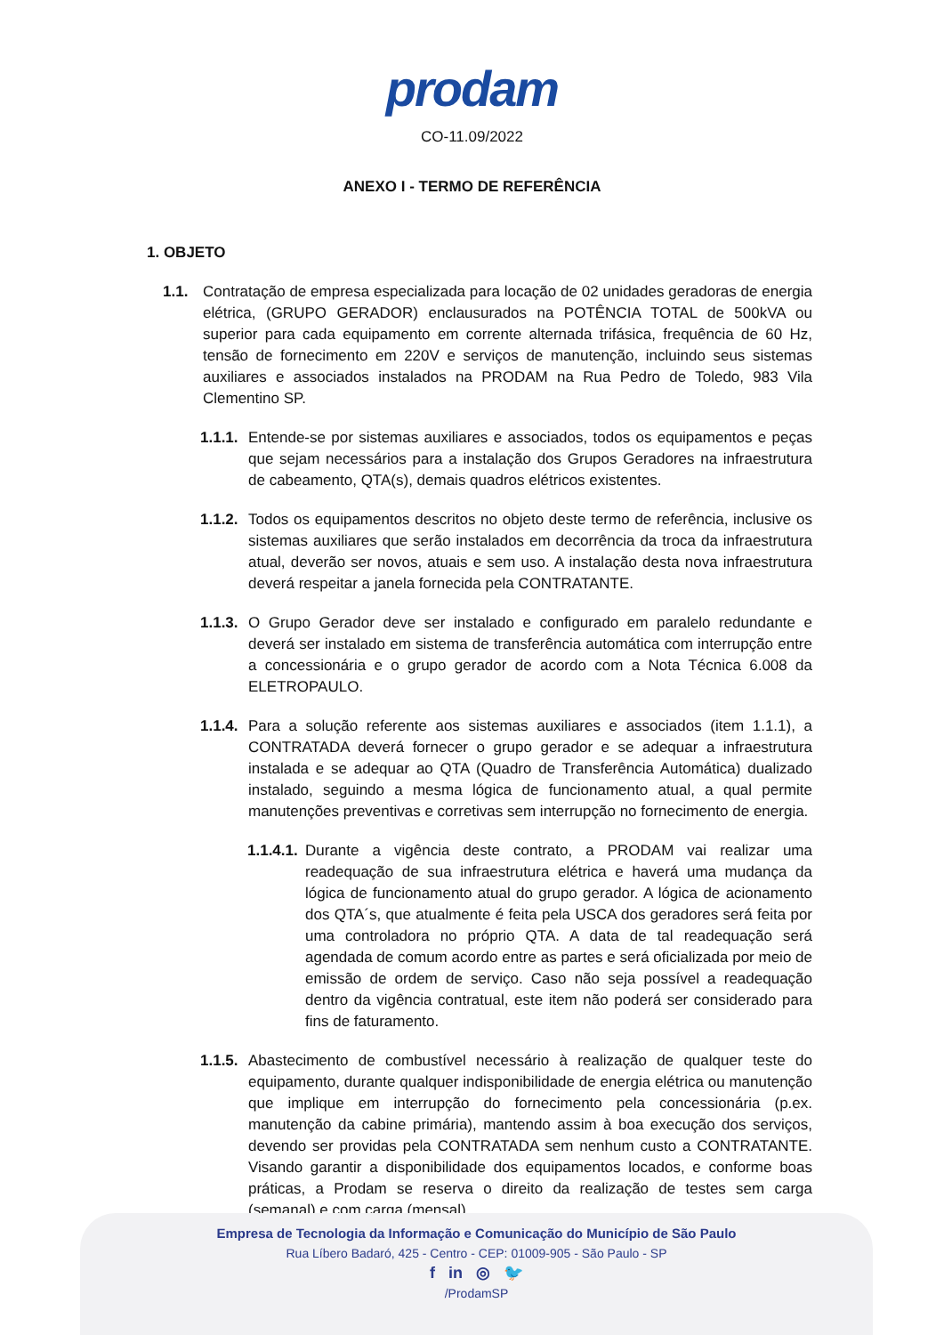prodam
CO-11.09/2022
ANEXO I - TERMO DE REFERÊNCIA
1. OBJETO
1.1. Contratação de empresa especializada para locação de 02 unidades geradoras de energia elétrica, (GRUPO GERADOR) enclausurados na POTÊNCIA TOTAL de 500kVA ou superior para cada equipamento em corrente alternada trifásica, frequência de 60 Hz, tensão de fornecimento em 220V e serviços de manutenção, incluindo seus sistemas auxiliares e associados instalados na PRODAM na Rua Pedro de Toledo, 983 Vila Clementino SP.
1.1.1. Entende-se por sistemas auxiliares e associados, todos os equipamentos e peças que sejam necessários para a instalação dos Grupos Geradores na infraestrutura de cabeamento, QTA(s), demais quadros elétricos existentes.
1.1.2. Todos os equipamentos descritos no objeto deste termo de referência, inclusive os sistemas auxiliares que serão instalados em decorrência da troca da infraestrutura atual, deverão ser novos, atuais e sem uso. A instalação desta nova infraestrutura deverá respeitar a janela fornecida pela CONTRATANTE.
1.1.3. O Grupo Gerador deve ser instalado e configurado em paralelo redundante e deverá ser instalado em sistema de transferência automática com interrupção entre a concessionária e o grupo gerador de acordo com a Nota Técnica 6.008 da ELETROPAULO.
1.1.4. Para a solução referente aos sistemas auxiliares e associados (item 1.1.1), a CONTRATADA deverá fornecer o grupo gerador e se adequar a infraestrutura instalada e se adequar ao QTA (Quadro de Transferência Automática) dualizado instalado, seguindo a mesma lógica de funcionamento atual, a qual permite manutenções preventivas e corretivas sem interrupção no fornecimento de energia.
1.1.4.1. Durante a vigência deste contrato, a PRODAM vai realizar uma readequação de sua infraestrutura elétrica e haverá uma mudança da lógica de funcionamento atual do grupo gerador. A lógica de acionamento dos QTA´s, que atualmente é feita pela USCA dos geradores será feita por uma controladora no próprio QTA. A data de tal readequação será agendada de comum acordo entre as partes e será oficializada por meio de emissão de ordem de serviço. Caso não seja possível a readequação dentro da vigência contratual, este item não poderá ser considerado para fins de faturamento.
1.1.5. Abastecimento de combustível necessário à realização de qualquer teste do equipamento, durante qualquer indisponibilidade de energia elétrica ou manutenção que implique em interrupção do fornecimento pela concessionária (p.ex. manutenção da cabine primária), mantendo assim à boa execução dos serviços, devendo ser providas pela CONTRATADA sem nenhum custo a CONTRATANTE. Visando garantir a disponibilidade dos equipamentos locados, e conforme boas práticas, a Prodam se reserva o direito da realização de testes sem carga (semanal) e com carga (mensal).
Empresa de Tecnologia da Informação e Comunicação do Município de São Paulo
Rua Líbero Badaró, 425 - Centro - CEP: 01009-905 - São Paulo - SP
f in ◎ 🐦
/ProdamSP